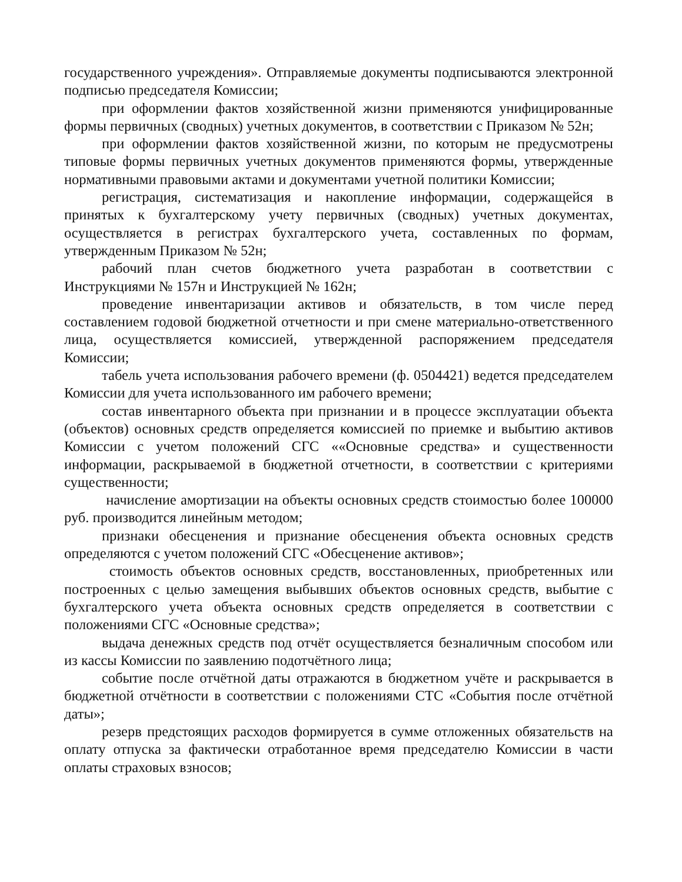государственного учреждения». Отправляемые документы подписываются электронной подписью председателя Комиссии;
при оформлении фактов хозяйственной жизни применяются унифицированные формы первичных (сводных) учетных документов, в соответствии с Приказом № 52н;
при оформлении фактов хозяйственной жизни, по которым не предусмотрены типовые формы первичных учетных документов применяются формы, утвержденные нормативными правовыми актами и документами учетной политики Комиссии;
регистрация, систематизация и накопление информации, содержащейся в принятых к бухгалтерскому учету первичных (сводных) учетных документах, осуществляется в регистрах бухгалтерского учета, составленных по формам, утвержденным Приказом № 52н;
рабочий план счетов бюджетного учета разработан в соответствии с Инструкциями № 157н и Инструкцией № 162н;
проведение инвентаризации активов и обязательств, в том числе перед составлением годовой бюджетной отчетности и при смене материально-ответственного лица, осуществляется комиссией, утвержденной распоряжением председателя Комиссии;
табель учета использования рабочего времени (ф. 0504421) ведется председателем Комиссии для учета использованного им рабочего времени;
состав инвентарного объекта при признании и в процессе эксплуатации объекта (объектов) основных средств определяется комиссией по приемке и выбытию активов Комиссии с учетом положений СГС ««Основные средства» и существенности информации, раскрываемой в бюджетной отчетности, в соответствии с критериями существенности;
начисление амортизации на объекты основных средств стоимостью более 100000 руб. производится линейным методом;
признаки обесценения и признание обесценения объекта основных средств определяются с учетом положений СГС «Обесценение активов»;
стоимость объектов основных средств, восстановленных, приобретенных или построенных с целью замещения выбывших объектов основных средств, выбытие с бухгалтерского учета объекта основных средств определяется в соответствии с положениями СГС «Основные средства»;
выдача денежных средств под отчёт осуществляется безналичным способом или из кассы Комиссии по заявлению подотчётного лица;
событие после отчётной даты отражаются в бюджетном учёте и раскрывается в бюджетной отчётности в соответствии с положениями СТС «События после отчётной даты»;
резерв предстоящих расходов формируется в сумме отложенных обязательств на оплату отпуска за фактически отработанное время председателю Комиссии в части оплаты страховых взносов;